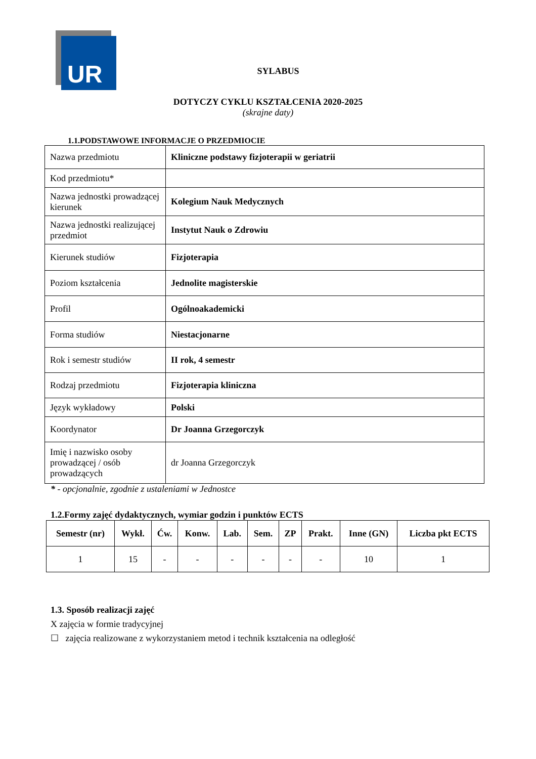UR
SYLABUS
DOTYCZY CYKLU KSZTAŁCENIA 2020-2025
(skrajne daty)
1.1.PODSTAWOWE INFORMACJE O PRZEDMIOCIE
| Nazwa przedmiotu | Kliniczne podstawy fizjoterapii w geriatrii |
| Kod przedmiotu* | |
| Nazwa jednostki prowadzącej kierunek | Kolegium Nauk Medycznych |
| Nazwa jednostki realizującej przedmiot | Instytut Nauk o Zdrowiu |
| Kierunek studiów | Fizjoterapia |
| Poziom kształcenia | Jednolite magisterskie |
| Profil | Ogólnoakademicki |
| Forma studiów | Niestacjonarne |
| Rok i semestr studiów | II rok, 4 semestr |
| Rodzaj przedmiotu | Fizjoterapia kliniczna |
| Język wykładowy | Polski |
| Koordynator | Dr Joanna Grzegorczyk |
| Imię i nazwisko osoby prowadzącej / osób prowadzących | dr Joanna Grzegorczyk |
* - opcjonalnie, zgodnie z ustaleniami w Jednostce
1.2.Formy zajęć dydaktycznych, wymiar godzin i punktów ECTS
| Semestr (nr) | Wykł. | Ćw. | Konw. | Lab. | Sem. | ZP | Prakt. | Inne (GN) | Liczba pkt ECTS |
| --- | --- | --- | --- | --- | --- | --- | --- | --- | --- |
| 1 | 15 | - | - | - | - | - | - | 10 | 1 |
1.3. Sposób realizacji zajęć
X zajęcia w formie tradycyjnej
☐ zajęcia realizowane z wykorzystaniem metod i technik kształcenia na odległość